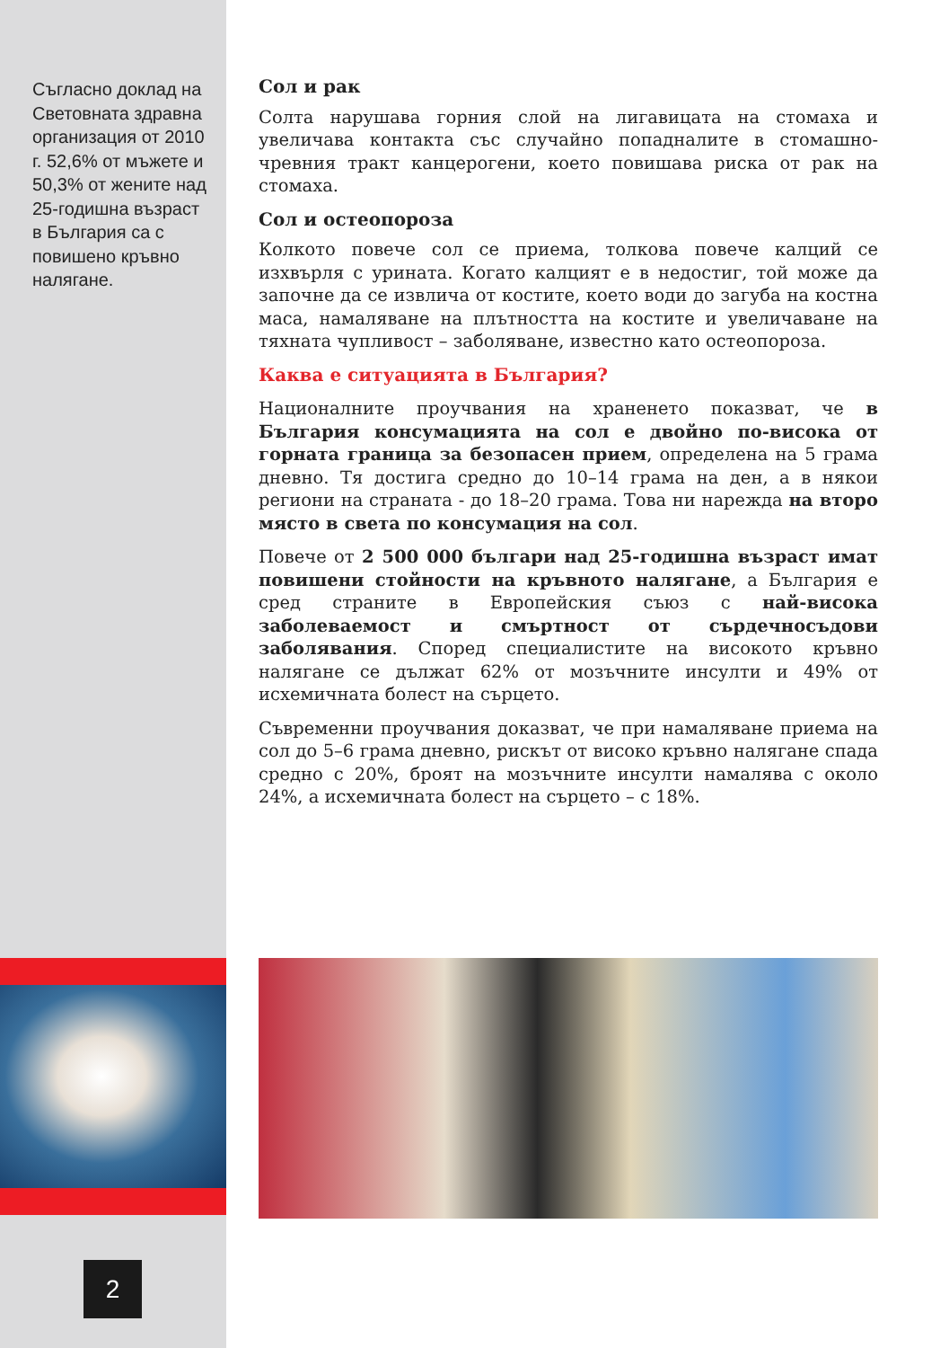Съгласно доклад на Световната здравна организация от 2010 г. 52,6% от мъжете и 50,3% от жените над 25-годишна възраст в България са с повишено кръвно налягане.
Сол и рак
Солта нарушава горния слой на лигавицата на стомаха и увеличава контакта със случайно попадналите в стомашно-чревния тракт канцерогени, което повишава риска от рак на стомаха.
Сол и остеопороза
Колкото повече сол се приема, толкова повече калций се изхвърля с урината. Когато калцият е в недостиг, той може да започне да се извлича от костите, което води до загуба на костна маса, намаляване на плътността на костите и увеличаване на тяхната чупливост – заболяване, известно като остеопороза.
Каква е ситуацията в България?
Националните проучвания на храненето показват, че в България консумацията на сол е двойно по-висока от горната граница за безопасен прием, определена на 5 грама дневно. Тя достига средно до 10–14 грама на ден, а в някои региони на страната - до 18–20 грама. Това ни нарежда на второ място в света по консумация на сол.
Повече от 2 500 000 българи над 25-годишна възраст имат повишени стойности на кръвното налягане, а България е сред страните в Европейския съюз с най-висока заболеваемост и смъртност от сърдечносъдови заболявания. Според специалистите на високото кръвно налягане се дължат 62% от мозъчните инсулти и 49% от исхемичната болест на сърцето.
Съвременни проучвания доказват, че при намаляване приема на сол до 5–6 грама дневно, рискът от високо кръвно налягане спада средно с 20%, броят на мозъчните инсулти намалява с около 24%, а исхемичната болест на сърцето – с 18%.
2